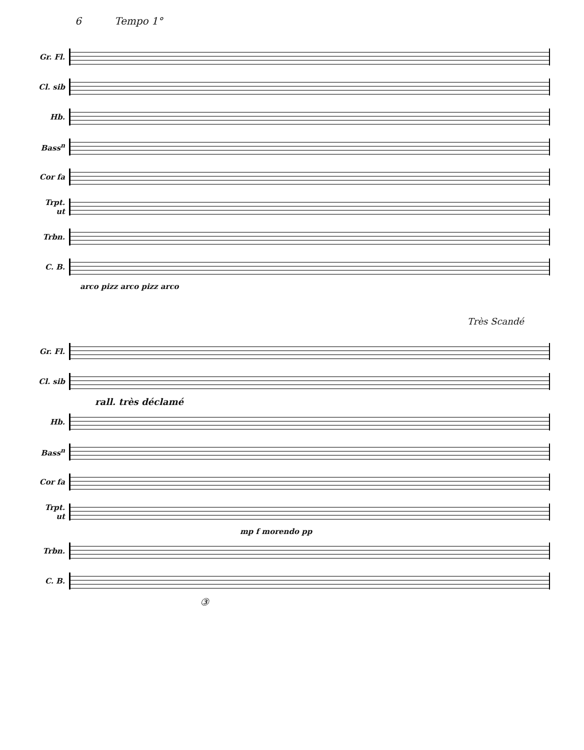6 Tempo 1°
Gr. Fl.
Cl. sib
Hb.
Bass<sup>n</sup>
Cor fa
Trpt. ut
Trbn.
C. B.
arco pizz arco pizz arco
Très Scandé
Gr. Fl.
Cl. sib
rall. très déclamé
Hb.
Bass<sup>n</sup>
Cor fa
Trpt. ut
mp f morendo pp
Trbn.
C. B.
③